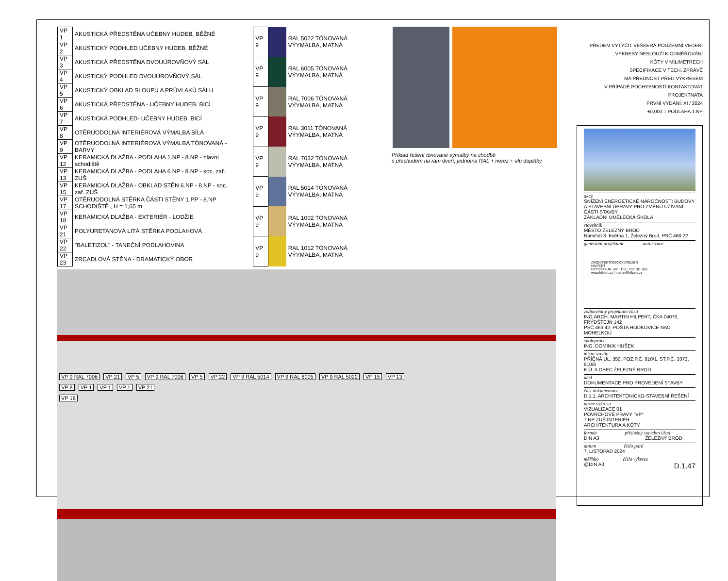| VP 1 | AKUSTICKÁ PŘEDSTĚNA UČEBNY HUDEB. BĚŽNÉ |
| VP 2 | AKUSTICKÝ PODHLED UČEBNY HUDEB. BĚŽNÉ |
| VP 3 | AKUSTICKÁ PŘEDSTĚNA DVOUÚROVŇOVÝ SÁL |
| VP 4 | AKUSTICKÝ PODHLED DVOUÚROVŇOVÝ SÁL |
| VP 5 | AKUSTICKÝ OBKLAD SLOUPŮ A PRŮVLAKŮ SÁLU |
| VP 6 | AKUSTICKÁ PŘEDSTĚNA - UČEBNY HUDEB. BICÍ |
| VP 7 | AKUSTICKÁ PODHLED- UČEBNY HUDEB. BICÍ |
| VP 8 | OTĚRUODOLNÁ INTERIÉROVÁ VÝMALBA BÍLÁ |
| VP 9 | OTĚRUODOLNÁ INTERIÉROVÁ VÝMALBA TÓNOVANÁ - BARVY |
| VP 12 | KERAMICKÁ DLAŽBA - PODLAHA 1.NP - 8.NP - hlavní schodiště |
| VP 13 | KERAMICKÁ DLAŽBA - PODLAHA 6.NP - 8.NP - soc. zař. ZUŠ |
| VP 15 | KERAMICKÁ DLAŽBA - OBKLAD STĚN 6.NP - 8.NP - soc. zař. ZUŠ |
| VP 17 | OTĚRUODOLNÁ STĚRKA ČÁSTI STĚNY 1.PP - 8.NP SCHODIŠTĚ , H = 1,65 m |
| VP 18 | KERAMICKÁ DLAŽBA - EXTERIÉR - LODŽIE |
| VP 21 | POLYURETANOVÁ LITÁ STĚRKA PODLAHOVÁ |
| VP 22 | "BALETIZOL" - TANEČNÍ PODLAHOVINA |
| VP 23 | ZRCADLOVÁ STĚNA - DRAMATICKÝ OBOR |
| VP 9 | | RAL 5022 TÓNOVANÁ VÝYMALBA, MATNÁ |
| VP 9 | | RAL 6005 TÓNOVANÁ VÝYMALBA, MATNÁ |
| VP 9 | | RAL 7006 TÓNOVANÁ VÝYMALBA, MATNÁ |
| VP 9 | | RAL 3011 TÓNOVANÁ VÝYMALBA, MATNÁ |
| VP 9 | | RAL 7032 TÓNOVANÁ VÝYMALBA, MATNÁ |
| VP 9 | | RAL 5014 TÓNOVANÁ VÝYMALBA, MATNÁ |
| VP 9 | | RAL 1002 TÓNOVANÁ VÝYMALBA, MATNÁ |
| VP 9 | | RAL 1012 TÓNOVANÁ VÝYMALBA, MATNÁ |
Příklad řešení tónované výmalby na chodbě
s přechodem na rám dveří, jednotná RAL + nerez + alu doplňky.
VP 9 RAL 7006 VP 21 VP 5 VP 9 RAL 7006 VP 5 VP 22 VP 9 RAL 5014 VP 9 RAL 6005 VP 9 RAL 5022 VP 15 VP 13
VP 8 VP 1 VP 1 VP 1 VP 21
VP 18
PŘEDEM VYTÝČIT VEŠKERÁ PODZEMNÍ VEDENÍ
VÝKRESY NESLOUŽÍ K ODMĚŘOVÁNÍ
KÓTY V MILIMETRECH
SPECIFIKACE V TECH. ZPRÁVĚ
MÁ PŘEDNOST PŘED VÝKRESEM
V PŘÍPADĚ POCHYBNOSTÍ KONTAKTOVAT PROJEKTNATA
PRVNÍ VYDÁNÍ: XI / 2024
±0,000 = PODLAHA 1.NP
akce
SNÍŽENÍ ENERGETICKÉ NÁROČNOSTI BUDOVY
A STAVEBNÍ ÚPRAVY PRO ZMĚNU UŽÍVÁNÍ ČÁSTI STAVBY
ZÁKLADNÍ UMĚLECKÁ ŠKOLA
stavebník
MĚSTO ŽELEZNÝ BROD
Náměstí 3. Května 1, Železný Brod, PSČ 468 22
generální projektant autorizace
ARCHITEKTONICKÝ ATELIÉR
HILPERT
FRÝDŠTEJN 142 | TEL: 732 181 505
www.hilpert.cz | martin@hilpert.cz
zodpovědný projektant části
ING.ARCH. MARTIN HILPERT, ČKA 04070, FRÝDŠTEJN 142
PSČ 463 42, POŠTA HODKOVICE NAD MOHELKOU
spolupráce
ING. DOMINIK HUŠEK
místo stavby
PŘÍČNÁ UL. 350, POZ.P.Č. 810/1, ST.P.Č. 3373, 810/6
K.Ú. A OBEC ŽELEZNÝ BROD
účel
DOKUMENTACE PRO PROVEDENÍ STAVBY
část dokumentace
D.1.1. ARCHITEKTONICKO-STAVEBNÍ ŘEŠENÍ
název výkresu
VIZUALIZACE 01
POVRCHOVÉ PRAVY "VP"
7.NP ZUŠ INTERIÉR
ARCHITEKTURA A KÓTY
formát příslušný stavební úřad
DIN A3 ŽELEZNÝ BROD
datum číslo paré
7. LISTOPAD 2024
měřítko číslo výkresu
@DIN A3 D.1.47